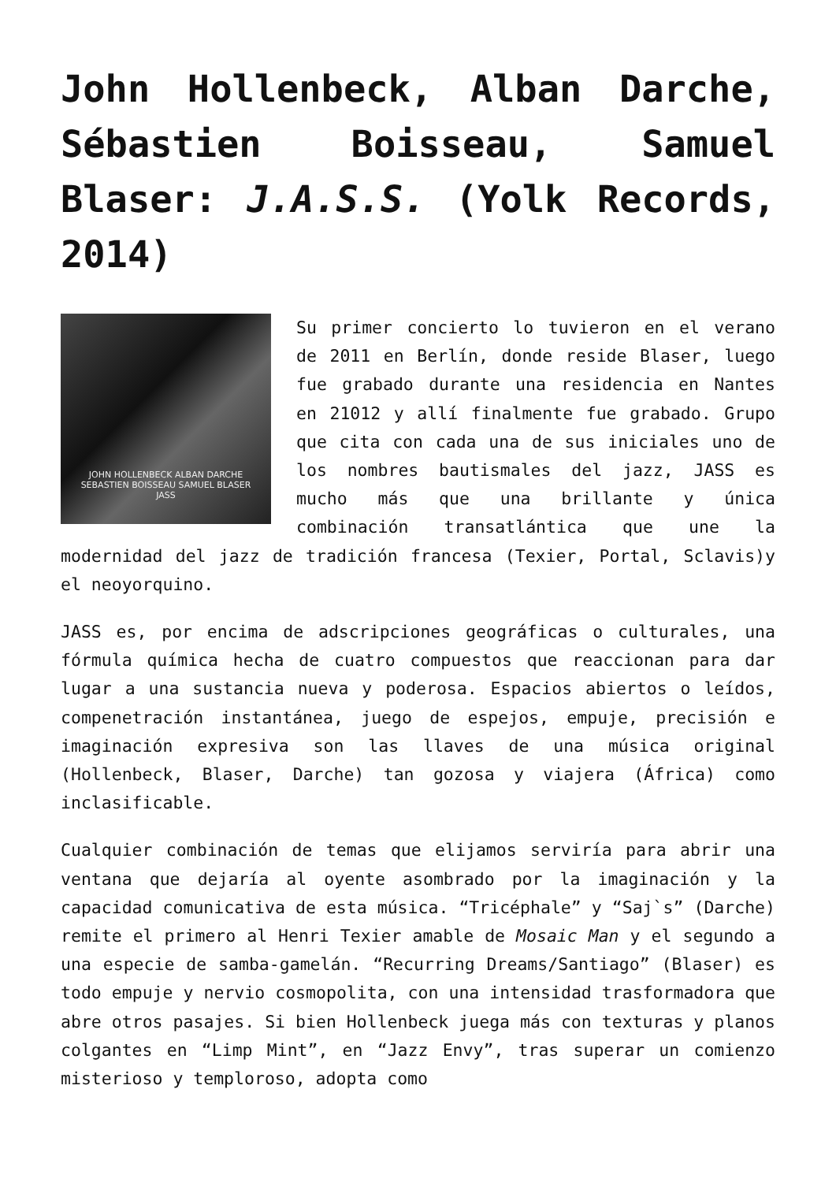John Hollenbeck, Alban Darche, Sébastien Boisseau, Samuel Blaser: J.A.S.S. (Yolk Records, 2014)
JOHN HOLLENBECK ALBAN DARCHE
SEBASTIEN BOISSEAU SAMUEL BLASER
JASS
Su primer concierto lo tuvieron en el verano de 2011 en Berlín, donde reside Blaser, luego fue grabado durante una residencia en Nantes en 21012 y allí finalmente fue grabado. Grupo que cita con cada una de sus iniciales uno de los nombres bautismales del jazz, JASS es mucho más que una brillante y única combinación transatlántica que une la modernidad del jazz de tradición francesa (Texier, Portal, Sclavis)y el neoyorquino.
JASS es, por encima de adscripciones geográficas o culturales, una fórmula química hecha de cuatro compuestos que reaccionan para dar lugar a una sustancia nueva y poderosa. Espacios abiertos o leídos, compenetración instantánea, juego de espejos, empuje, precisión e imaginación expresiva son las llaves de una música original (Hollenbeck, Blaser, Darche) tan gozosa y viajera (África) como inclasificable.
Cualquier combinación de temas que elijamos serviría para abrir una ventana que dejaría al oyente asombrado por la imaginación y la capacidad comunicativa de esta música. “Tricéphale” y “Saj`s” (Darche) remite el primero al Henri Texier amable de Mosaic Man y el segundo a una especie de samba-gamelán. “Recurring Dreams/Santiago” (Blaser) es todo empuje y nervio cosmopolita, con una intensidad trasformadora que abre otros pasajes. Si bien Hollenbeck juega más con texturas y planos colgantes en “Limp Mint”, en “Jazz Envy”, tras superar un comienzo misterioso y temploroso, adopta como